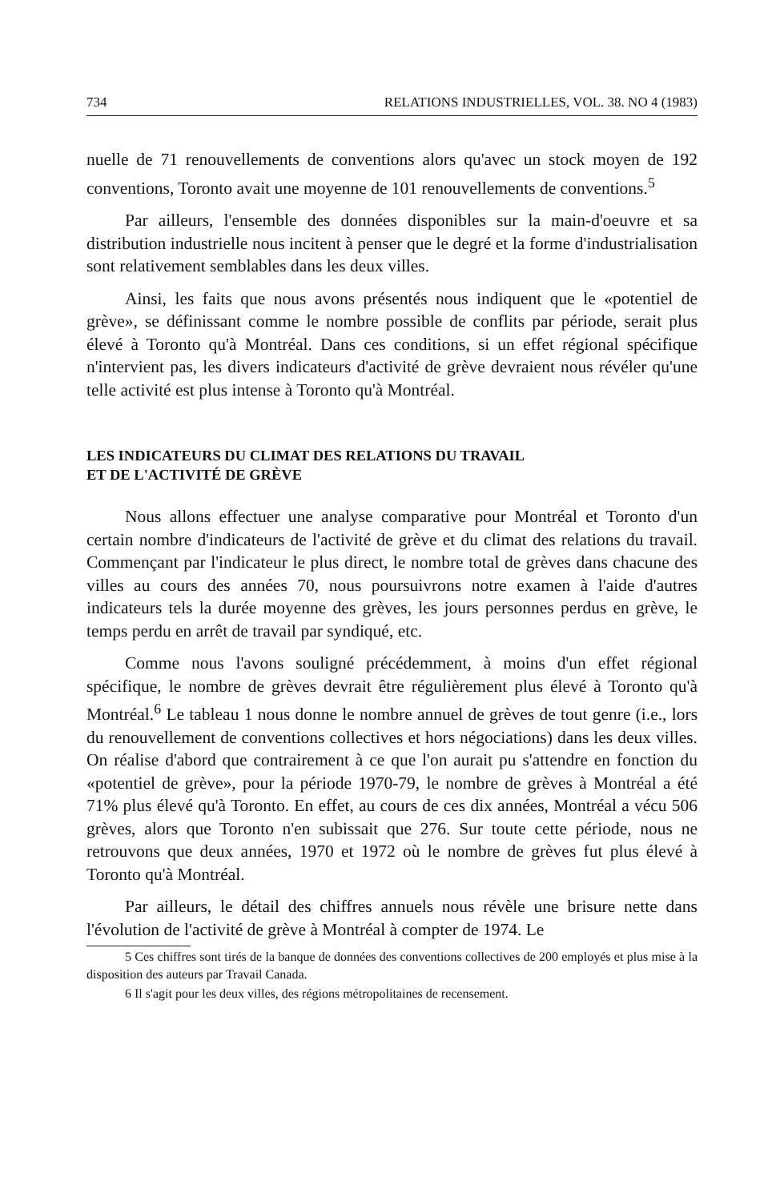734 RELATIONS INDUSTRIELLES, VOL. 38. NO 4 (1983)
nuelle de 71 renouvellements de conventions alors qu'avec un stock moyen de 192 conventions, Toronto avait une moyenne de 101 renouvellements de conventions.<sup>5</sup>
Par ailleurs, l'ensemble des données disponibles sur la main-d'oeuvre et sa distribution industrielle nous incitent à penser que le degré et la forme d'industrialisation sont relativement semblables dans les deux villes.
Ainsi, les faits que nous avons présentés nous indiquent que le «potentiel de grève», se définissant comme le nombre possible de conflits par période, serait plus élevé à Toronto qu'à Montréal. Dans ces conditions, si un effet régional spécifique n'intervient pas, les divers indicateurs d'activité de grève devraient nous révéler qu'une telle activité est plus intense à Toronto qu'à Montréal.
LES INDICATEURS DU CLIMAT DES RELATIONS DU TRAVAIL
ET DE L'ACTIVITÉ DE GRÈVE
Nous allons effectuer une analyse comparative pour Montréal et Toronto d'un certain nombre d'indicateurs de l'activité de grève et du climat des relations du travail. Commençant par l'indicateur le plus direct, le nombre total de grèves dans chacune des villes au cours des années 70, nous poursuivrons notre examen à l'aide d'autres indicateurs tels la durée moyenne des grèves, les jours personnes perdus en grève, le temps perdu en arrêt de travail par syndiqué, etc.
Comme nous l'avons souligné précédemment, à moins d'un effet régional spécifique, le nombre de grèves devrait être régulièrement plus élevé à Toronto qu'à Montréal.<sup>6</sup> Le tableau 1 nous donne le nombre annuel de grèves de tout genre (i.e., lors du renouvellement de conventions collectives et hors négociations) dans les deux villes. On réalise d'abord que contrairement à ce que l'on aurait pu s'attendre en fonction du «potentiel de grève», pour la période 1970-79, le nombre de grèves à Montréal a été 71% plus élevé qu'à Toronto. En effet, au cours de ces dix années, Montréal a vécu 506 grèves, alors que Toronto n'en subissait que 276. Sur toute cette période, nous ne retrouvons que deux années, 1970 et 1972 où le nombre de grèves fut plus élevé à Toronto qu'à Montréal.
Par ailleurs, le détail des chiffres annuels nous révèle une brisure nette dans l'évolution de l'activité de grève à Montréal à compter de 1974. Le
5 Ces chiffres sont tirés de la banque de données des conventions collectives de 200 employés et plus mise à la disposition des auteurs par Travail Canada.
6 Il s'agit pour les deux villes, des régions métropolitaines de recensement.